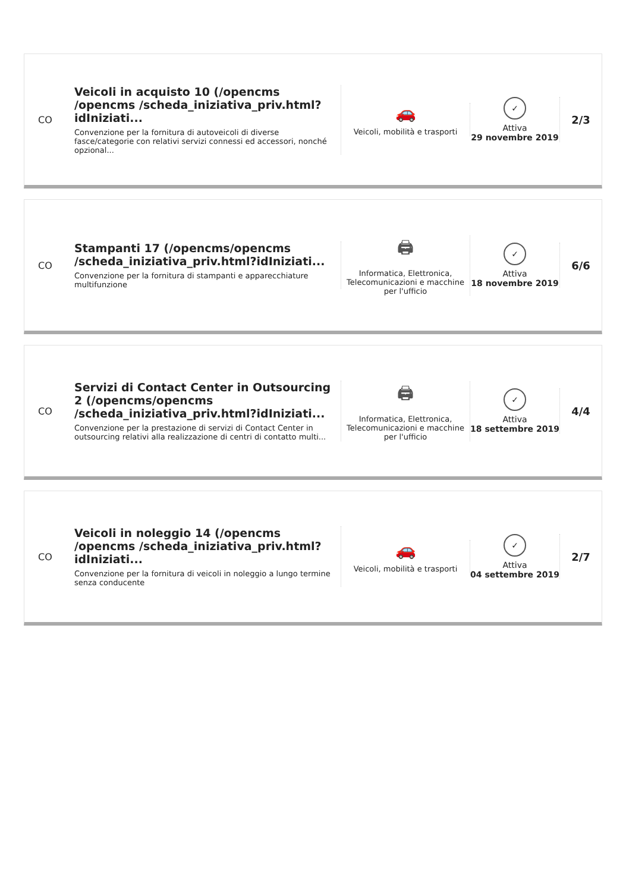CO
Veicoli in acquisto 10 (/opencms /opencms /scheda_iniziativa_priv.html?idIniziati...
Convenzione per la fornitura di autoveicoli di diverse fasce/categorie con relativi servizi connessi ed accessori, nonché opzional...
🚗
Veicoli, mobilità e trasporti
✓
Attiva
29 novembre 2019
2/3
CO
Stampanti 17 (/opencms/opencms /scheda_iniziativa_priv.html?idIniziati...
Convenzione per la fornitura di stampanti e apparecchiature multifunzione
🖨
Informatica, Elettronica, Telecomunicazioni e macchine per l'ufficio
✓
Attiva
18 novembre 2019
6/6
CO
Servizi di Contact Center in Outsourcing 2 (/opencms/opencms /scheda_iniziativa_priv.html?idIniziati...
Convenzione per la prestazione di servizi di Contact Center in outsourcing relativi alla realizzazione di centri di contatto multi...
🖨
Informatica, Elettronica, Telecomunicazioni e macchine per l'ufficio
✓
Attiva
18 settembre 2019
4/4
CO
Veicoli in noleggio 14 (/opencms /opencms /scheda_iniziativa_priv.html?idIniziati...
Convenzione per la fornitura di veicoli in noleggio a lungo termine senza conducente
🚗
Veicoli, mobilità e trasporti
✓
Attiva
04 settembre 2019
2/7